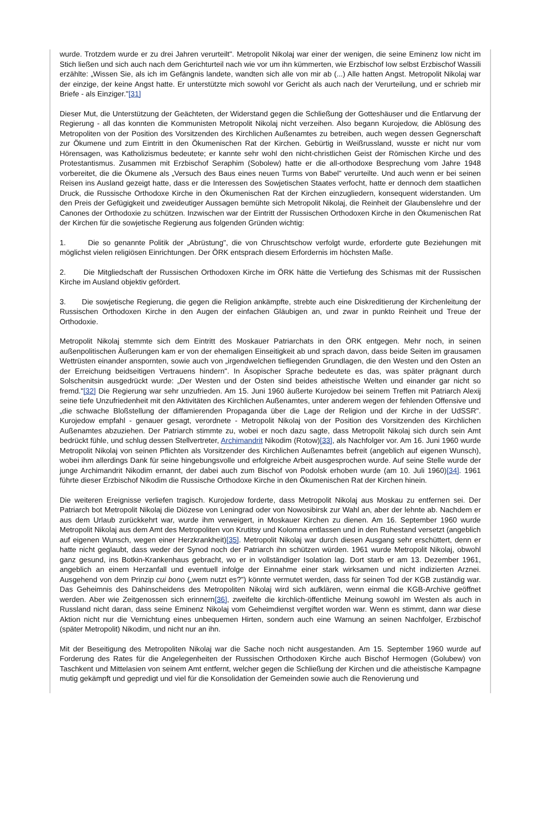wurde. Trotzdem wurde er zu drei Jahren verurteilt". Metropolit Nikolaj war einer der wenigen, die seine Eminenz Iow nicht im Stich ließen und sich auch nach dem Gerichturteil nach wie vor um ihn kümmerten, wie Erzbischof Iow selbst Erzbischof Wassili erzählte: „Wissen Sie, als ich im Gefängnis landete, wandten sich alle von mir ab (...) Alle hatten Angst. Metropolit Nikolaj war der einzige, der keine Angst hatte. Er unterstützte mich sowohl vor Gericht als auch nach der Verurteilung, und er schrieb mir Briefe - als Einziger."[31]
Dieser Mut, die Unterstützung der Geächteten, der Widerstand gegen die Schließung der Gotteshäuser und die Entlarvung der Regierung - all das konnten die Kommunisten Metropolit Nikolaj nicht verzeihen. Also begann Kurojedow, die Ablösung des Metropoliten von der Position des Vorsitzenden des Kirchlichen Außenamtes zu betreiben, auch wegen dessen Gegnerschaft zur Ökumene und zum Eintritt in den Ökumenischen Rat der Kirchen. Gebürtig in Weißrussland, wusste er nicht nur vom Hörensagen, was Katholizismus bedeutete; er kannte sehr wohl den nicht-christlichen Geist der Römischen Kirche und des Protestantismus. Zusammen mit Erzbischof Seraphim (Sobolew) hatte er die all-orthodoxe Besprechung vom Jahre 1948 vorbereitet, die die Ökumene als „Versuch des Baus eines neuen Turms von Babel" verurteilte. Und auch wenn er bei seinen Reisen ins Ausland gezeigt hatte, dass er die Interessen des Sowjetischen Staates verfocht, hatte er dennoch dem staatlichen Druck, die Russische Orthodoxe Kirche in den Ökumenischen Rat der Kirchen einzugliedern, konsequent widerstanden. Um den Preis der Gefügigkeit und zweideutiger Aussagen bemühte sich Metropolit Nikolaj, die Reinheit der Glaubenslehre und der Canones der Orthodoxie zu schützen. Inzwischen war der Eintritt der Russischen Orthodoxen Kirche in den Ökumenischen Rat der Kirchen für die sowjetische Regierung aus folgenden Gründen wichtig:
1. Die so genannte Politik der „Abrüstung", die von Chruschtschow verfolgt wurde, erforderte gute Beziehungen mit möglichst vielen religiösen Einrichtungen. Der ÖRK entsprach diesem Erfordernis im höchsten Maße.
2. Die Mitgliedschaft der Russischen Orthodoxen Kirche im ÖRK hätte die Vertiefung des Schismas mit der Russischen Kirche im Ausland objektiv gefördert.
3. Die sowjetische Regierung, die gegen die Religion ankämpfte, strebte auch eine Diskreditierung der Kirchenleitung der Russischen Orthodoxen Kirche in den Augen der einfachen Gläubigen an, und zwar in punkto Reinheit und Treue der Orthodoxie.
Metropolit Nikolaj stemmte sich dem Eintritt des Moskauer Patriarchats in den ÖRK entgegen. Mehr noch, in seinen außenpolitischen Äußerungen kam er von der ehemaligen Einseitigkeit ab und sprach davon, dass beide Seiten im grausamen Wettrüsten einander anspornten, sowie auch von „irgendwelchen tiefliegenden Grundlagen, die den Westen und den Osten an der Erreichung beidseitigen Vertrauens hindern". In Äsopischer Sprache bedeutete es das, was später prägnant durch Solschenitsin ausgedrückt wurde: „Der Westen und der Osten sind beides atheistische Welten und einander gar nicht so fremd."[32] Die Regierung war sehr unzufrieden. Am 15. Juni 1960 äußerte Kurojedow bei seinem Treffen mit Patriarch Alexij seine tiefe Unzufriedenheit mit den Aktivitäten des Kirchlichen Außenamtes, unter anderem wegen der fehlenden Offensive und „die schwache Bloßstellung der diffamierenden Propaganda über die Lage der Religion und der Kirche in der UdSSR". Kurojedow empfahl - genauer gesagt, verordnete - Metropolit Nikolaj von der Position des Vorsitzenden des Kirchlichen Außenamtes abzuziehen. Der Patriarch stimmte zu, wobei er noch dazu sagte, dass Metropolit Nikolaj sich durch sein Amt bedrückt fühle, und schlug dessen Stellvertreter, Archimandrit Nikodim (Rotow)[33], als Nachfolger vor. Am 16. Juni 1960 wurde Metropolit Nikolaj von seinen Pflichten als Vorsitzender des Kirchlichen Außenamtes befreit (angeblich auf eigenen Wunsch), wobei ihm allerdings Dank für seine hingebungsvolle und erfolgreiche Arbeit ausgesprochen wurde. Auf seine Stelle wurde der junge Archimandrit Nikodim ernannt, der dabei auch zum Bischof von Podolsk erhoben wurde (am 10. Juli 1960)[34]. 1961 führte dieser Erzbischof Nikodim die Russische Orthodoxe Kirche in den Ökumenischen Rat der Kirchen hinein.
Die weiteren Ereignisse verliefen tragisch. Kurojedow forderte, dass Metropolit Nikolaj aus Moskau zu entfernen sei. Der Patriarch bot Metropolit Nikolaj die Diözese von Leningrad oder von Nowosibirsk zur Wahl an, aber der lehnte ab. Nachdem er aus dem Urlaub zurückkehrt war, wurde ihm verweigert, in Moskauer Kirchen zu dienen. Am 16. September 1960 wurde Metropolit Nikolaj aus dem Amt des Metropoliten von Krutitsy und Kolomna entlassen und in den Ruhestand versetzt (angeblich auf eigenen Wunsch, wegen einer Herzkrankheit)[35]. Metropolit Nikolaj war durch diesen Ausgang sehr erschüttert, denn er hatte nicht geglaubt, dass weder der Synod noch der Patriarch ihn schützen würden. 1961 wurde Metropolit Nikolaj, obwohl ganz gesund, ins Botkin-Krankenhaus gebracht, wo er in vollständiger Isolation lag. Dort starb er am 13. Dezember 1961, angeblich an einem Herzanfall und eventuell infolge der Einnahme einer stark wirksamen und nicht indizierten Arznei. Ausgehend von dem Prinzip cui bono („wem nutzt es?") könnte vermutet werden, dass für seinen Tod der KGB zuständig war. Das Geheimnis des Dahinscheidens des Metropoliten Nikolaj wird sich aufklären, wenn einmal die KGB-Archive geöffnet werden. Aber wie Zeitgenossen sich erinnern[36], zweifelte die kirchlich-öffentliche Meinung sowohl im Westen als auch in Russland nicht daran, dass seine Eminenz Nikolaj vom Geheimdienst vergiftet worden war. Wenn es stimmt, dann war diese Aktion nicht nur die Vernichtung eines unbequemen Hirten, sondern auch eine Warnung an seinen Nachfolger, Erzbischof (später Metropolit) Nikodim, und nicht nur an ihn.
Mit der Beseitigung des Metropoliten Nikolaj war die Sache noch nicht ausgestanden. Am 15. September 1960 wurde auf Forderung des Rates für die Angelegenheiten der Russischen Orthodoxen Kirche auch Bischof Hermogen (Golubew) von Taschkent und Mittelasien von seinem Amt entfernt, welcher gegen die Schließung der Kirchen und die atheistische Kampagne mutig gekämpft und gepredigt und viel für die Konsolidation der Gemeinden sowie auch die Renovierung und